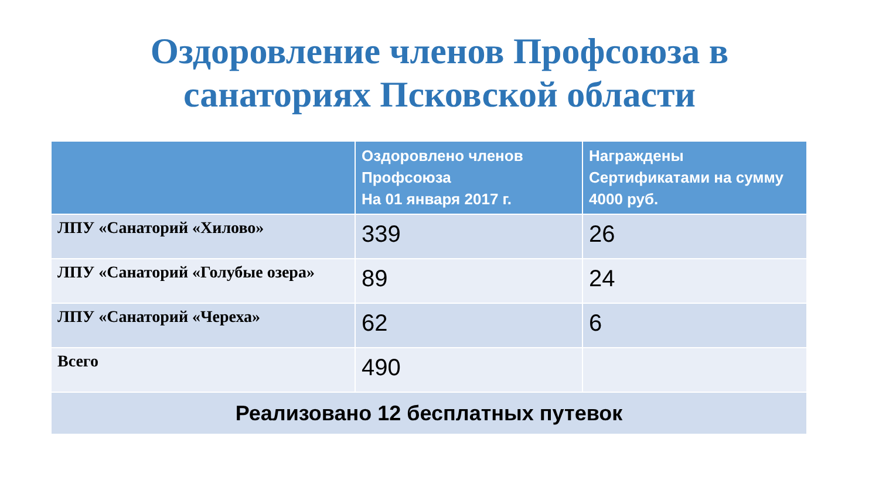Оздоровление членов Профсоюза в
санаториях Псковской области
| | Оздоровлено членов Профсоюза На 01 января 2017 г. | Награждены Сертификатами на сумму 4000 руб. |
| --- | --- | --- |
| ЛПУ «Санаторий «Хилово» | 339 | 26 |
| ЛПУ «Санаторий «Голубые озера» | 89 | 24 |
| ЛПУ «Санаторий «Череха» | 62 | 6 |
| Всего | 490 | |
| Реализовано 12 бесплатных путевок | | |